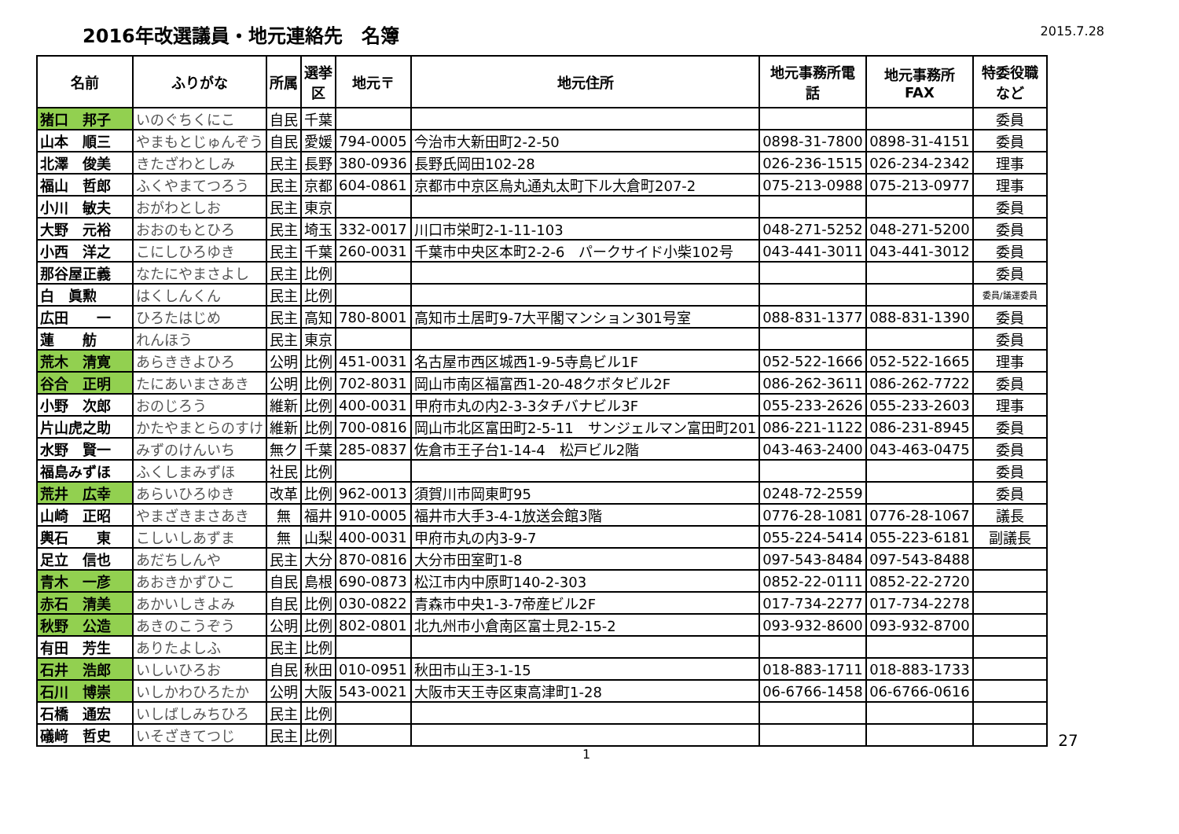2016年改選議員・地元連絡先　名簿
2015.7.28
| 名前 | ふりがな | 所属 | 選挙 区 | 地元〒 | 地元住所 | 地元事務所電 話 | 地元事務所 FAX | 特委役職 など |
| --- | --- | --- | --- | --- | --- | --- | --- | --- |
| 猪口 邦子 | いのぐちくにこ | 自民 | 千葉 | | | | | 委員 |
| 山本 順三 | やまもとじゅんぞう | 自民 | 愛媛 | 794-0005 | 今治市大新田町2-2-50 | 0898-31-7800 | 0898-31-4151 | 委員 |
| 北澤 俊美 | きたざわとしみ | 民主 | 長野 | 380-0936 | 長野氏岡田102-28 | 026-236-1515 | 026-234-2342 | 理事 |
| 福山 哲郎 | ふくやまてつろう | 民主 | 京都 | 604-0861 | 京都市中京区烏丸通丸太町下ル大倉町207-2 | 075-213-0988 | 075-213-0977 | 理事 |
| 小川 敏夫 | おがわとしお | 民主 | 東京 | | | | | 委員 |
| 大野 元裕 | おおのもとひろ | 民主 | 埼玉 | 332-0017 | 川口市栄町2-1-11-103 | 048-271-5252 | 048-271-5200 | 委員 |
| 小西 洋之 | こにしひろゆき | 民主 | 千葉 | 260-0031 | 千葉市中央区本町2-2-6 パークサイド小柴102号 | 043-441-3011 | 043-441-3012 | 委員 |
| 那谷屋正義 | なたにやまさよし | 民主 | 比例 | | | | | 委員 |
| 白 眞勲 | はくしんくん | 民主 | 比例 | | | | | 委員/議運委員 |
| 広田 一 | ひろたはじめ | 民主 | 高知 | 780-8001 | 高知市土居町9-7大平閣マンション301号室 | 088-831-1377 | 088-831-1390 | 委員 |
| 蓮 舫 | れんほう | 民主 | 東京 | | | | | 委員 |
| 荒木 清寛 | あらききよひろ | 公明 | 比例 | 451-0031 | 名古屋市西区城西1-9-5寺島ビル1F | 052-522-1666 | 052-522-1665 | 理事 |
| 谷合 正明 | たにあいまさあき | 公明 | 比例 | 702-8031 | 岡山市南区福富西1-20-48クボタビル2F | 086-262-3611 | 086-262-7722 | 委員 |
| 小野 次郎 | おのじろう | 維新 | 比例 | 400-0031 | 甲府市丸の内2-3-3タチバナビル3F | 055-233-2626 | 055-233-2603 | 理事 |
| 片山虎之助 | かたやまとらのすけ | 維新 | 比例 | 700-0816 | 岡山市北区富田町2-5-11 サンジェルマン富田町201 | 086-221-1122 | 086-231-8945 | 委員 |
| 水野 賢一 | みずのけんいち | 無ク | 千葉 | 285-0837 | 佐倉市王子台1-14-4 松戸ビル2階 | 043-463-2400 | 043-463-0475 | 委員 |
| 福島みずほ | ふくしまみずほ | 社民 | 比例 | | | | | 委員 |
| 荒井 広幸 | あらいひろゆき | 改革 | 比例 | 962-0013 | 須賀川市岡東町95 | 0248-72-2559 | | 委員 |
| 山崎 正昭 | やまざきまさあき | 無 | 福井 | 910-0005 | 福井市大手3-4-1放送会館3階 | 0776-28-1081 | 0776-28-1067 | 議長 |
| 輿石 東 | こしいしあずま | 無 | 山梨 | 400-0031 | 甲府市丸の内3-9-7 | 055-224-5414 | 055-223-6181 | 副議長 |
| 足立 信也 | あだちしんや | 民主 | 大分 | 870-0816 | 大分市田室町1-8 | 097-543-8484 | 097-543-8488 | |
| 青木 一彦 | あおきかずひこ | 自民 | 島根 | 690-0873 | 松江市内中原町140-2-303 | 0852-22-0111 | 0852-22-2720 | |
| 赤石 清美 | あかいしきよみ | 自民 | 比例 | 030-0822 | 青森市中央1-3-7帝産ビル2F | 017-734-2277 | 017-734-2278 | |
| 秋野 公造 | あきのこうぞう | 公明 | 比例 | 802-0801 | 北九州市小倉南区富士見2-15-2 | 093-932-8600 | 093-932-8700 | |
| 有田 芳生 | ありたよしふ | 民主 | 比例 | | | | | |
| 石井 浩郎 | いしいひろお | 自民 | 秋田 | 010-0951 | 秋田市山王3-1-15 | 018-883-1711 | 018-883-1733 | |
| 石川 博崇 | いしかわひろたか | 公明 | 大阪 | 543-0021 | 大阪市天王寺区東高津町1-28 | 06-6766-1458 | 06-6766-0616 | |
| 石橋 通宏 | いしばしみちひろ | 民主 | 比例 | | | | | |
| 礒﨑 哲史 | いそざきてつじ | 民主 | 比例 | | | | | |
1 27